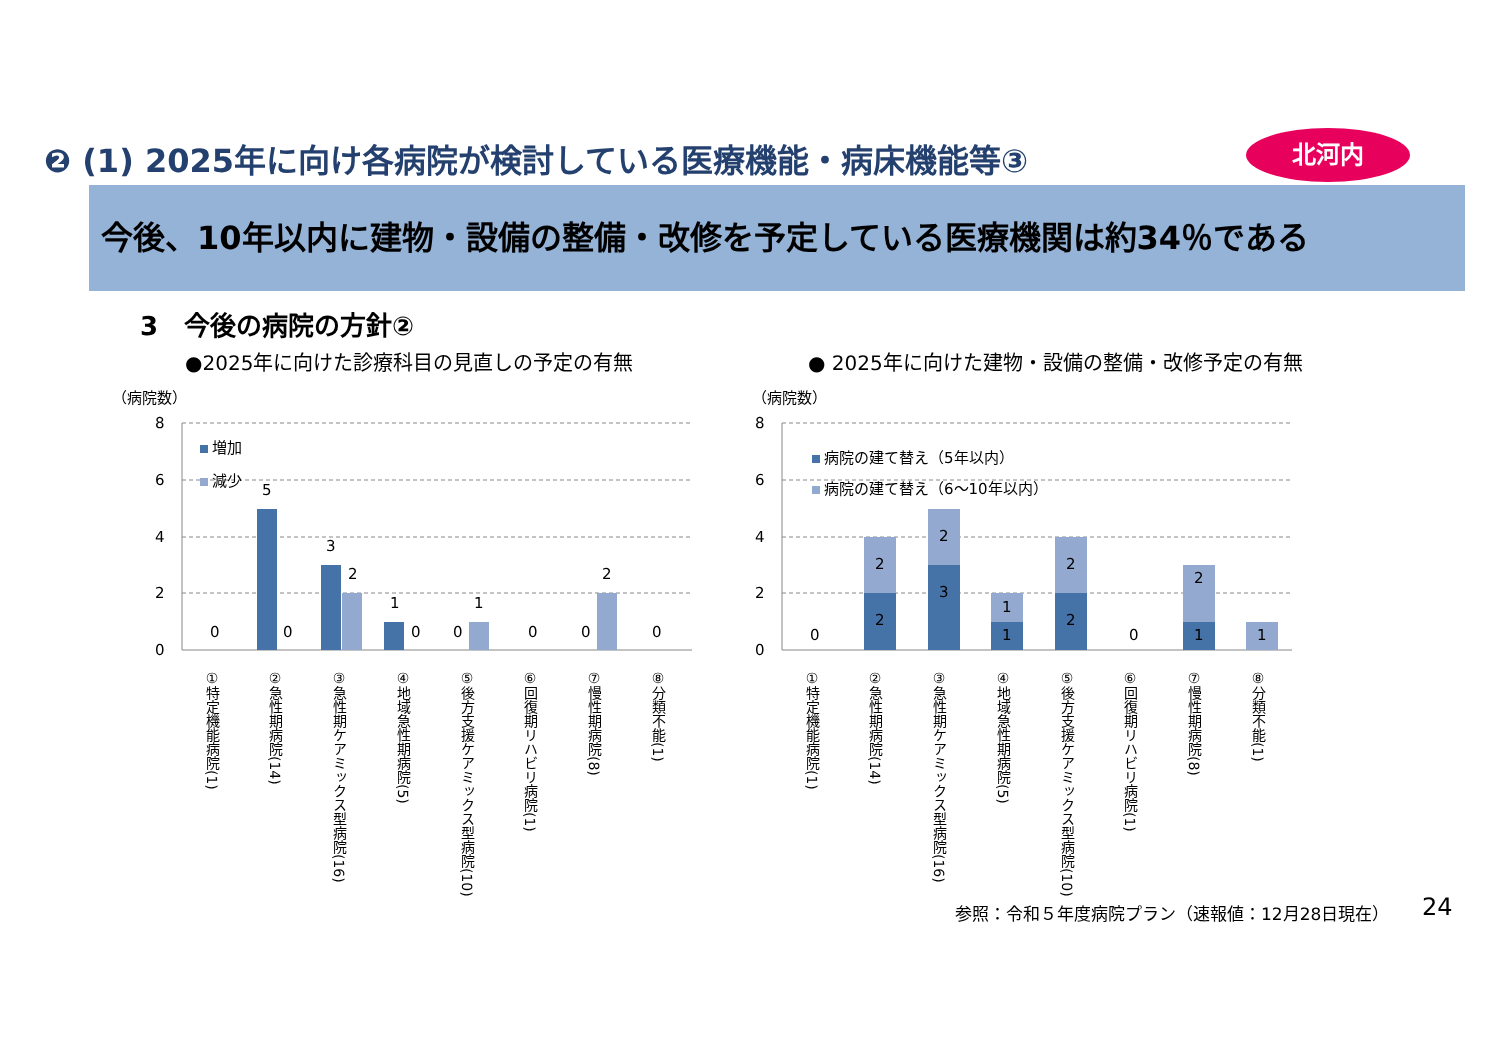❷ (1) 2025年に向け各病院が検討している医療機能・病床機能等③
北河内
今後、10年以内に建物・設備の整備・改修を予定している医療機関は約34％である
3　今後の病院の方針②
●2025年に向けた診療科目の見直しの予定の有無
● 2025年に向けた建物・設備の整備・改修予定の有無
（病院数）
0
2
4
6
8
増加
減少
0
5
0
3
2
1
0
0
1
0
0
2
0
①特定機能病院(1)
②急性期病院(14)
③急性期ケアミックス型病院(16)
④地域急性期病院(5)
⑤後方支援ケアミックス型病院(10)
⑥回復期リハビリ病院(1)
⑦慢性期病院(8)
⑧分類不能(1)
（病院数）
0
2
4
6
8
病院の建て替え（5年以内）
病院の建て替え（6～10年以内）
0
2
2
3
2
1
1
2
2
0
1
2
1
①特定機能病院(1)
②急性期病院(14)
③急性期ケアミックス型病院(16)
④地域急性期病院(5)
⑤後方支援ケアミックス型病院(10)
⑥回復期リハビリ病院(1)
⑦慢性期病院(8)
⑧分類不能(1)
参照：令和５年度病院プラン（速報値：12月28日現在）
24